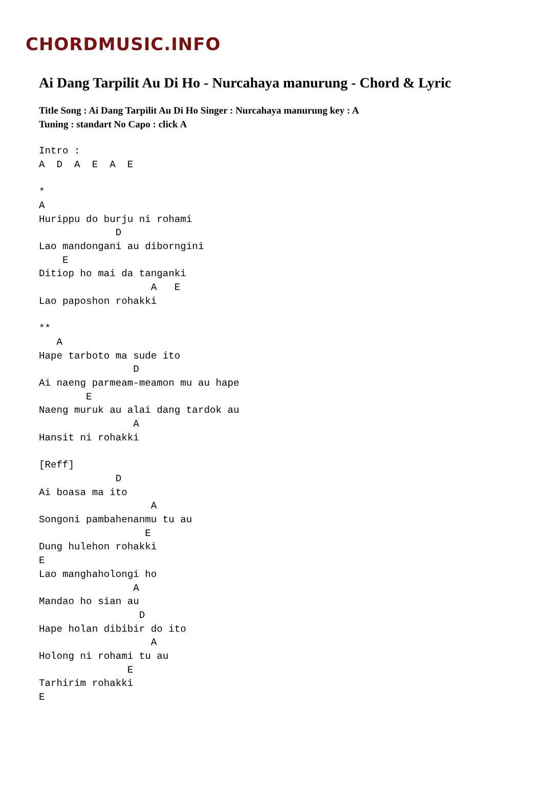CHORDMUSIC.INFO
Ai Dang Tarpilit Au Di Ho - Nurcahaya manurung - Chord & Lyric
Title Song : Ai Dang Tarpilit Au Di Ho Singer : Nurcahaya manurung key : A
Tuning : standart No Capo : click A
Intro :
A  D  A  E  A  E

*
A
Hurippu do burju ni rohami
             D
Lao mandongani au diborngini
    E
Ditiop ho mai da tanganki
                   A   E
Lao paposhon rohakki

**
   A
Hape tarboto ma sude ito
                D
Ai naeng parmeam-meamon mu au hape
        E
Naeng muruk au alai dang tardok au
                A
Hansit ni rohakki

[Reff]
             D
Ai boasa ma ito
                   A
Songoni pambahenanmu tu au
                  E
Dung hulehon rohakki
E
Lao manghaholongi ho
                A
Mandao ho sian au
                 D
Hape holan dibibir do ito
                   A
Holong ni rohami tu au
               E
Tarhirim rohakki
E